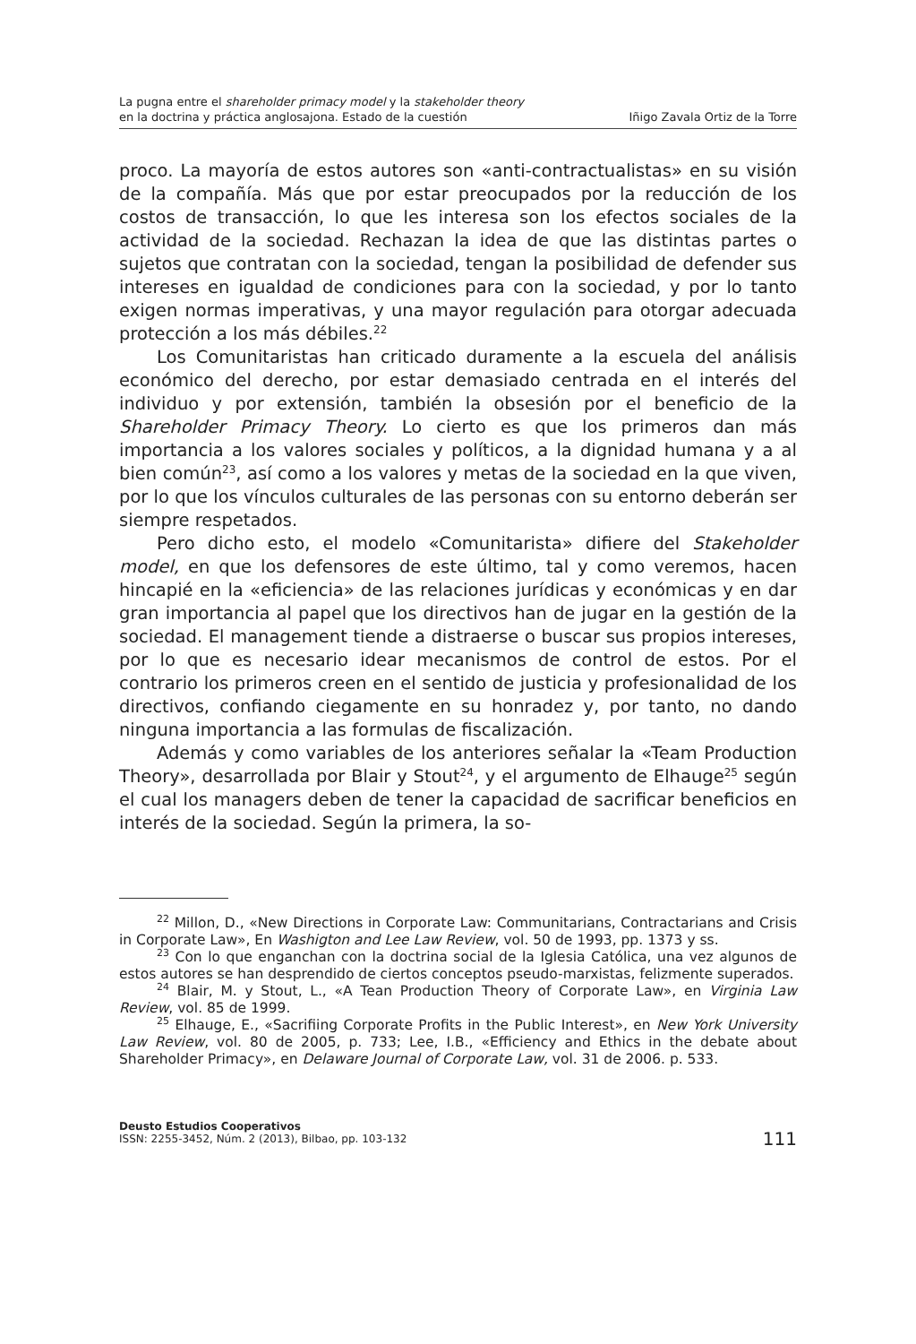La pugna entre el shareholder primacy model y la stakeholder theory
en la doctrina y práctica anglosajona. Estado de la cuestión
Iñigo Zavala Ortiz de la Torre
proco. La mayoría de estos autores son «anti-contractualistas» en su visión de la compañía. Más que por estar preocupados por la reducción de los costos de transacción, lo que les interesa son los efectos sociales de la actividad de la sociedad. Rechazan la idea de que las distintas partes o sujetos que contratan con la sociedad, tengan la posibilidad de defender sus intereses en igualdad de condiciones para con la sociedad, y por lo tanto exigen normas imperativas, y una mayor regulación para otorgar adecuada protección a los más débiles.<sup>22</sup>
Los Comunitaristas han criticado duramente a la escuela del análisis económico del derecho, por estar demasiado centrada en el interés del individuo y por extensión, también la obsesión por el beneficio de la Shareholder Primacy Theory. Lo cierto es que los primeros dan más importancia a los valores sociales y políticos, a la dignidad humana y a al bien común<sup>23</sup>, así como a los valores y metas de la sociedad en la que viven, por lo que los vínculos culturales de las personas con su entorno deberán ser siempre respetados.
Pero dicho esto, el modelo «Comunitarista» difiere del Stakeholder model, en que los defensores de este último, tal y como veremos, hacen hincapié en la «eficiencia» de las relaciones jurídicas y económicas y en dar gran importancia al papel que los directivos han de jugar en la gestión de la sociedad. El management tiende a distraerse o buscar sus propios intereses, por lo que es necesario idear mecanismos de control de estos. Por el contrario los primeros creen en el sentido de justicia y profesionalidad de los directivos, confiando ciegamente en su honradez y, por tanto, no dando ninguna importancia a las formulas de fiscalización.
Además y como variables de los anteriores señalar la «Team Production Theory», desarrollada por Blair y Stout<sup>24</sup>, y el argumento de Elhauge<sup>25</sup> según el cual los managers deben de tener la capacidad de sacrificar beneficios en interés de la sociedad. Según la primera, la so-
<sup>22</sup> Millon, D., «New Directions in Corporate Law: Communitarians, Contractarians and Crisis in Corporate Law», En Washigton and Lee Law Review, vol. 50 de 1993, pp. 1373 y ss.
<sup>23</sup> Con lo que enganchan con la doctrina social de la Iglesia Católica, una vez algunos de estos autores se han desprendido de ciertos conceptos pseudo-marxistas, felizmente superados.
<sup>24</sup> Blair, M. y Stout, L., «A Tean Production Theory of Corporate Law», en Virginia Law Review, vol. 85 de 1999.
<sup>25</sup> Elhauge, E., «Sacrifiing Corporate Profits in the Public Interest», en New York University Law Review, vol. 80 de 2005, p. 733; Lee, I.B., «Efficiency and Ethics in the debate about Shareholder Primacy», en Delaware Journal of Corporate Law, vol. 31 de 2006. p. 533.
Deusto Estudios Cooperativos
ISSN: 2255-3452, Núm. 2 (2013), Bilbao, pp. 103-132
111